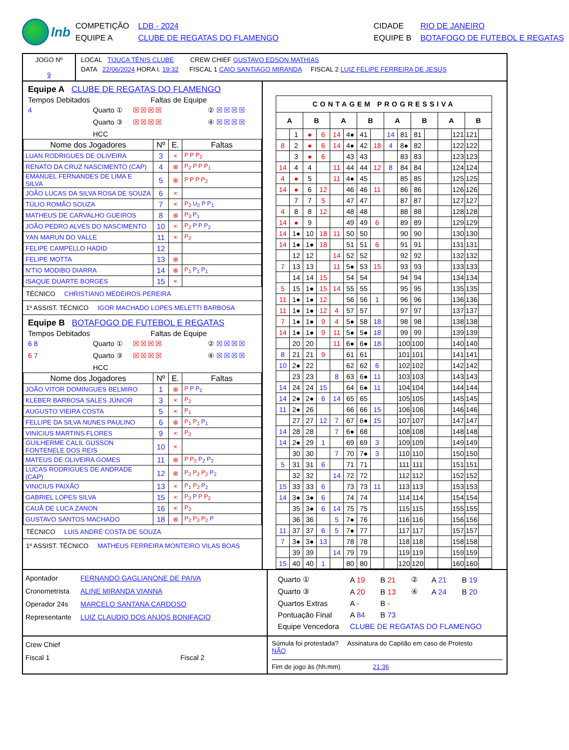lnb
| COMPETIÇÃO | LDB - 2024 | CIDADE | RIO DE JANEIRO |
| EQUIPE A | CLUBE DE REGATAS DO FLAMENGO | EQUIPE B | BOTAFOGO DE FUTEBOL E REGATAS |
JOGO Nº
9
LOCAL TIJUCA TÊNIS CLUBE CREW CHIEF GUSTAVO EDSON MATHIAS
DATA 22/06/2024 HORA I. 19:32 FISCAL 1 CAIO SANTIAGO MIRANDA FISCAL 2 LUIZ FELIPE FERREIRA DE JESUS
Equipe A CLUBE DE REGATAS DO FLAMENGO
Tempos Debitados Faltas de Equipe
4 Quarto ① ☒☒☒☒ ② ☒☒☒☒ Quarto ③ ☒☒☒☒ ④ ☒☒☒☒ HCC
| Nome dos Jogadores | Nº | E. | Faltas |
| --- | --- | --- | --- |
| LUAN RODRIGUES DE OLIVEIRA | 3 | × | P P P<sub>2</sub> |
| RENATO DA CRUZ NASCIMENTO (CAP) | 4 | ⊗ | P<sub>2</sub> P P P<sub>1</sub> |
| EMANUEL FERNANDES DE LIMA E SILVA | 5 | ⊗ | P P P P<sub>2</sub> |
| JOÃO LUCAS DA SILVA ROSA DE SOUZA | 6 | × | |
| TÚLIO ROMÃO SOUZA | 7 | × | P<sub>2</sub> U<sub>2</sub> P P<sub>1</sub> |
| MATHEUS DE CARVALHO GUEIROS | 8 | ⊗ | P<sub>3</sub> P<sub>1</sub> |
| JOÃO PEDRO ALVES DO NASCIMENTO | 10 | × | P<sub>2</sub> P P P<sub>2</sub> |
| YAN MARUN DO VALLE | 11 | × | P<sub>2</sub> |
| FELIPE CAMPELLO HADID | 12 | | |
| FELIPE MOTTA | 13 | ⊗ | |
| N'TIO MODIBO DIARRA | 14 | ⊗ | P<sub>1</sub> P<sub>1</sub> P<sub>1</sub> |
| ISAQUE DUARTE BORGES | 15 | × | |
TÉCNICO CHRISTIANO MEDEIROS PEREIRA
1º ASSIST. TÉCNICO IGOR MACHADO LOPES MELETTI BARBOSA
Equipe B BOTAFOGO DE FUTEBOL E REGATAS
Tempos Debitados Faltas de Equipe
6 8 Quarto ① ☒☒☒☒ ② ☒☒☒☒ 6 7 Quarto ③ ☒☒☒☒ ④ ☒☒☒☒ HCC
| Nome dos Jogadores | Nº | E. | Faltas |
| --- | --- | --- | --- |
| JOÃO VITOR DOMINGUES BELMIRO | 1 | ⊗ | P P P<sub>2</sub> |
| KLEBER BARBOSA SALES JÚNIOR | 3 | × | P<sub>2</sub> |
| AUGUSTO VIEIRA COSTA | 5 | × | P<sub>1</sub> |
| FELLIPE DA SILVA NUNES PAULINO | 6 | ⊗ | P<sub>1</sub> P<sub>1</sub> P<sub>1</sub> |
| VINÍCIUS MARTINS FLORES | 9 | × | P<sub>2</sub> |
| GUILHERME CALIL GUSSON FONTENELE DOS REIS | 10 | × | |
| MATEUS DE OLIVEIRA GOMES | 11 | ⊗ | P P<sub>2</sub> P<sub>2</sub> P<sub>2</sub> |
| LUCAS RODRIGUES DE ANDRADE (CAP) | 12 | ⊗ | P<sub>2</sub> P<sub>2</sub> P<sub>2</sub> P<sub>2</sub> |
| VINICIUS PAIXÃO | 13 | × | P<sub>1</sub> P<sub>2</sub> P<sub>2</sub> |
| GABRIEL LOPES SILVA | 15 | × | P<sub>2</sub> P P P<sub>2</sub> |
| CAUÃ DE LUCA ZANON | 16 | × | P<sub>2</sub> |
| GUSTAVO SANTOS MACHADO | 18 | ⊗ | P<sub>2</sub> P<sub>2</sub> P<sub>2</sub> P |
TÉCNICO LUIS ANDRÉ COSTA DE SOUZA
1º ASSIST. TÉCNICO MATHEUS FERREIRA MONTEIRO VILAS BOAS
| CONTAGEM PROGRESSIVA | | | | | | | | | | | | | | | |
| --- | --- | --- | --- | --- | --- | --- | --- | --- | --- | --- | --- | --- | --- | --- | --- |
| A | | B | | A | | B | | A | | B | | A | | B | |
| | 1 | ● | 6 | 14 | 4● | 41 | | 14 | 81 | 81 | | | 121 | 121 | |
| 8 | 2 | ● | 6 | 14 | 4● | 42 | 18 | 4 | 8● | 82 | | | 122 | 122 | |
| | 3 | ● | 6 | | 43 | 43 | | | 83 | 83 | | | 123 | 123 | |
| 14 | 4 | 4 | | 11 | 44 | 44 | 12 | 8 | 84 | 84 | | | 124 | 124 | |
| 4 | ● | 5 | | 11 | 4● | 45 | | | 85 | 85 | | | 125 | 125 | |
| 14 | ● | 6 | 12 | | 46 | 46 | 11 | | 86 | 86 | | | 126 | 126 | |
| | 7 | 7 | 5 | | 47 | 47 | | | 87 | 87 | | | 127 | 127 | |
| 4 | 8 | 8 | 12 | | 48 | 48 | | | 88 | 88 | | | 128 | 128 | |
| 14 | ● | 9 | | | 49 | 49 | 6 | | 89 | 89 | | | 129 | 129 | |
| 14 | 1● | 10 | 18 | 11 | 50 | 50 | | | 90 | 90 | | | 130 | 130 | |
| 14 | 1● | 1● | 18 | | 51 | 51 | 6 | | 91 | 91 | | | 131 | 131 | |
| | 12 | 12 | | 14 | 52 | 52 | | | 92 | 92 | | | 132 | 132 | |
| 7 | 13 | 13 | | 11 | 5● | 53 | 15 | | 93 | 93 | | | 133 | 133 | |
| | 14 | 14 | 15 | | 54 | 54 | | | 94 | 94 | | | 134 | 134 | |
| 5 | 15 | 1● | 15 | 14 | 55 | 55 | | | 95 | 95 | | | 135 | 135 | |
| 11 | 1● | 1● | 12 | | 56 | 56 | 1 | | 96 | 96 | | | 136 | 136 | |
| 11 | 1● | 1● | 12 | 4 | 57 | 57 | | | 97 | 97 | | | 137 | 137 | |
| 7 | 1● | 1● | 9 | 4 | 5● | 58 | 18 | | 98 | 98 | | | 138 | 138 | |
| 14 | 1● | 1● | 9 | 11 | 5● | 5● | 18 | | 99 | 99 | | | 139 | 139 | |
| | 20 | 20 | | 11 | 6● | 6● | 18 | | 100 | 100 | | | 140 | 140 | |
| 8 | 21 | 21 | 9 | | 61 | 61 | | | 101 | 101 | | | 141 | 141 | |
| 10 | 2● | 22 | | | 62 | 62 | 6 | | 102 | 102 | | | 142 | 142 | |
| | 23 | 23 | | 8 | 63 | 6● | 11 | | 103 | 103 | | | 143 | 143 | |
| 14 | 24 | 24 | 15 | | 64 | 6● | 11 | | 104 | 104 | | | 144 | 144 | |
| 14 | 2● | 2● | 6 | 14 | 65 | 65 | | | 105 | 105 | | | 145 | 145 | |
| 11 | 2● | 26 | | | 66 | 66 | 15 | | 106 | 106 | | | 146 | 146 | |
| | 27 | 27 | 12 | 7 | 67 | 6● | 15 | | 107 | 107 | | | 147 | 147 | |
| 14 | 28 | 28 | | 7 | 6● | 68 | | | 108 | 108 | | | 148 | 148 | |
| 14 | 2● | 29 | 1 | | 69 | 69 | 3 | | 109 | 109 | | | 149 | 149 | |
| | 30 | 30 | | 7 | 70 | 7● | 3 | | 110 | 110 | | | 150 | 150 | |
| 5 | 31 | 31 | 6 | | 71 | 71 | | | 111 | 111 | | | 151 | 151 | |
| | 32 | 32 | | 14 | 72 | 72 | | | 112 | 112 | | | 152 | 152 | |
| 15 | 33 | 33 | 6 | | 73 | 73 | 11 | | 113 | 113 | | | 153 | 153 | |
| 14 | 3● | 3● | 6 | | 74 | 74 | | | 114 | 114 | | | 154 | 154 | |
| | 35 | 3● | 6 | 14 | 75 | 75 | | | 115 | 115 | | | 155 | 155 | |
| | 36 | 36 | | 5 | 7● | 76 | | | 116 | 116 | | | 156 | 156 | |
| 11 | 37 | 37 | 6 | 5 | 7● | 77 | | | 117 | 117 | | | 157 | 157 | |
| 7 | 3● | 3● | 13 | | 78 | 78 | | | 118 | 118 | | | 158 | 158 | |
| | 39 | 39 | | 14 | 79 | 79 | | | 119 | 119 | | | 159 | 159 | |
| 15 | 40 | 40 | 1 | | 80 | 80 | | | 120 | 120 | | | 160 | 160 | |
Apontador FERNANDO GAGLIANONE DE PAIVA
Cronometrista ALINE MIRANDA VIANNA
Operador 24s MARCELO SANTANA CARDOSO
Representante LUIZ CLAUDIO DOS ANJOS BONIFACIO
| Quarto ① | A 19 | B 21 | ② | A 21 | B 19 |
| Quarto ③ | A 20 | B 13 | ④ | A 24 | B 20 |
| Quartos Extras | A - | B - | | | |
| Pontuação Final | A 84 | B 73 | | | |
| Equipe Vencedora | CLUBE DE REGATAS DO FLAMENGO | | | | |
Crew Chief
Fiscal 1 Fiscal 2
Súmula foi protestada? Assinatura do Capitão em caso de Protesto
NÃO
Fim de jogo às (hh:mm) 21:36